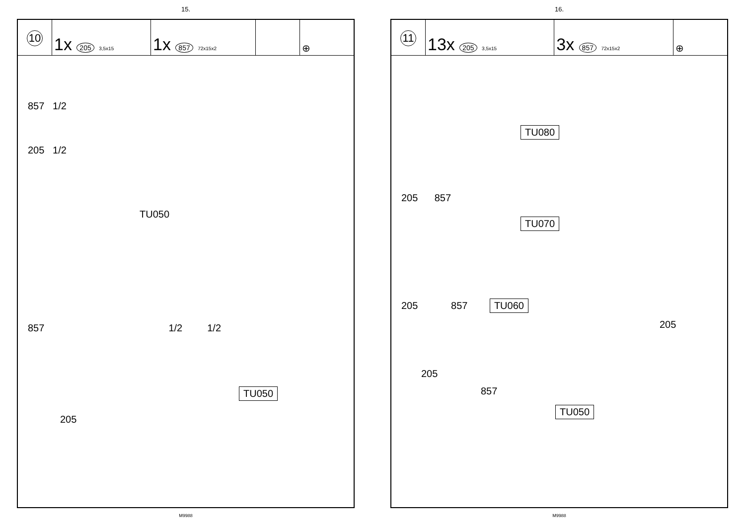15.
| 10 | 1x 205 3,5x15 | 1x 857 72x15x2 | | ⊕ |
857 1/2
205 1/2
TU050
857 1/2 1/2
TU050
205
M9988
16.
| 11 | 13x 205 3,5x15 | 3x 857 72x15x2 | ⊕ |
TU080
205 857
TU070
205 857 TU060
205
205
857
TU050
M9988